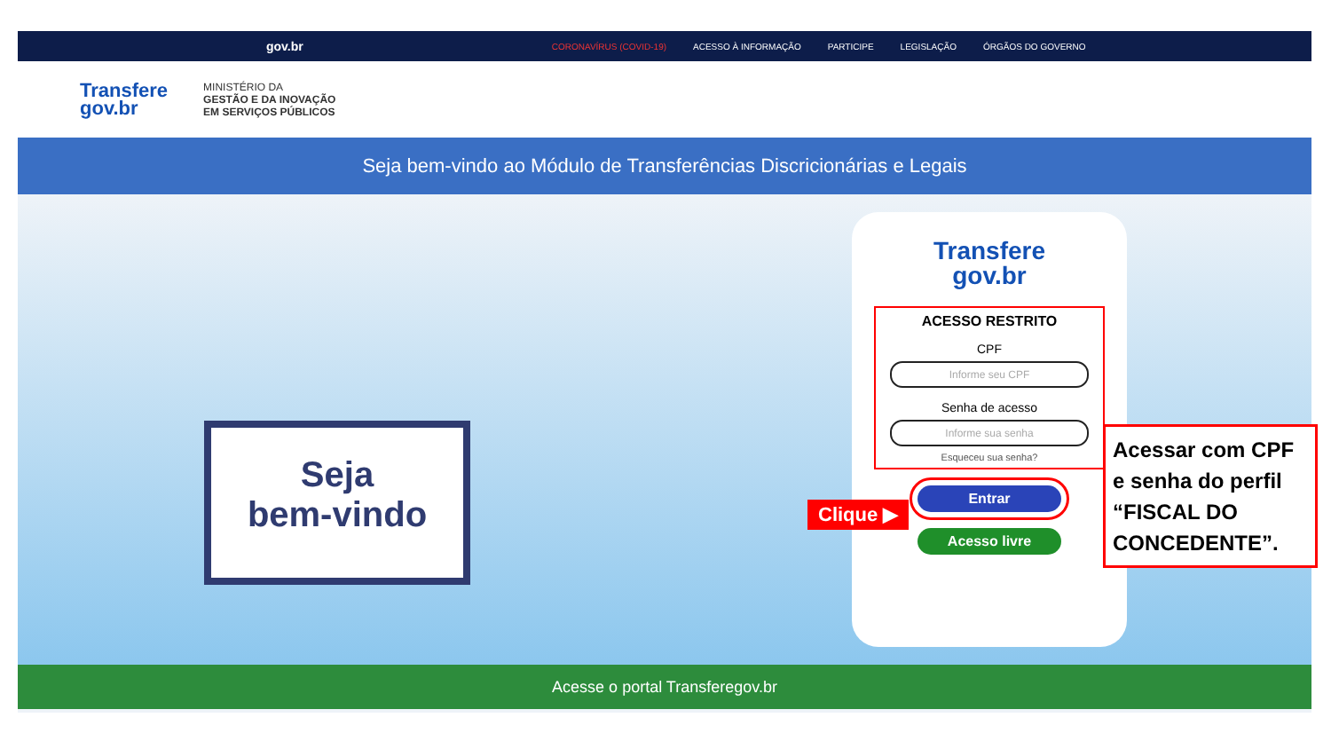gov.br CORONAVÍRUS (COVID-19) ACESSO À INFORMAÇÃO PARTICIPE LEGISLAÇÃO ÓRGÃOS DO GOVERNO
Transfere
gov.br
MINISTÉRIO DA
GESTÃO E DA INOVAÇÃO
EM SERVIÇOS PÚBLICOS
Seja bem-vindo ao Módulo de Transferências Discricionárias e Legais
Seja
bem-vindo
Transfere
gov.br
ACESSO RESTRITO
CPF
Informe seu CPF
Senha de acesso
Informe sua senha
Esqueceu sua senha?
Entrar
Acesso livre
Acesse o portal Transferegov.br
Clique ▶
Acessar com CPF e senha do perfil “FISCAL DO CONCEDENTE”.